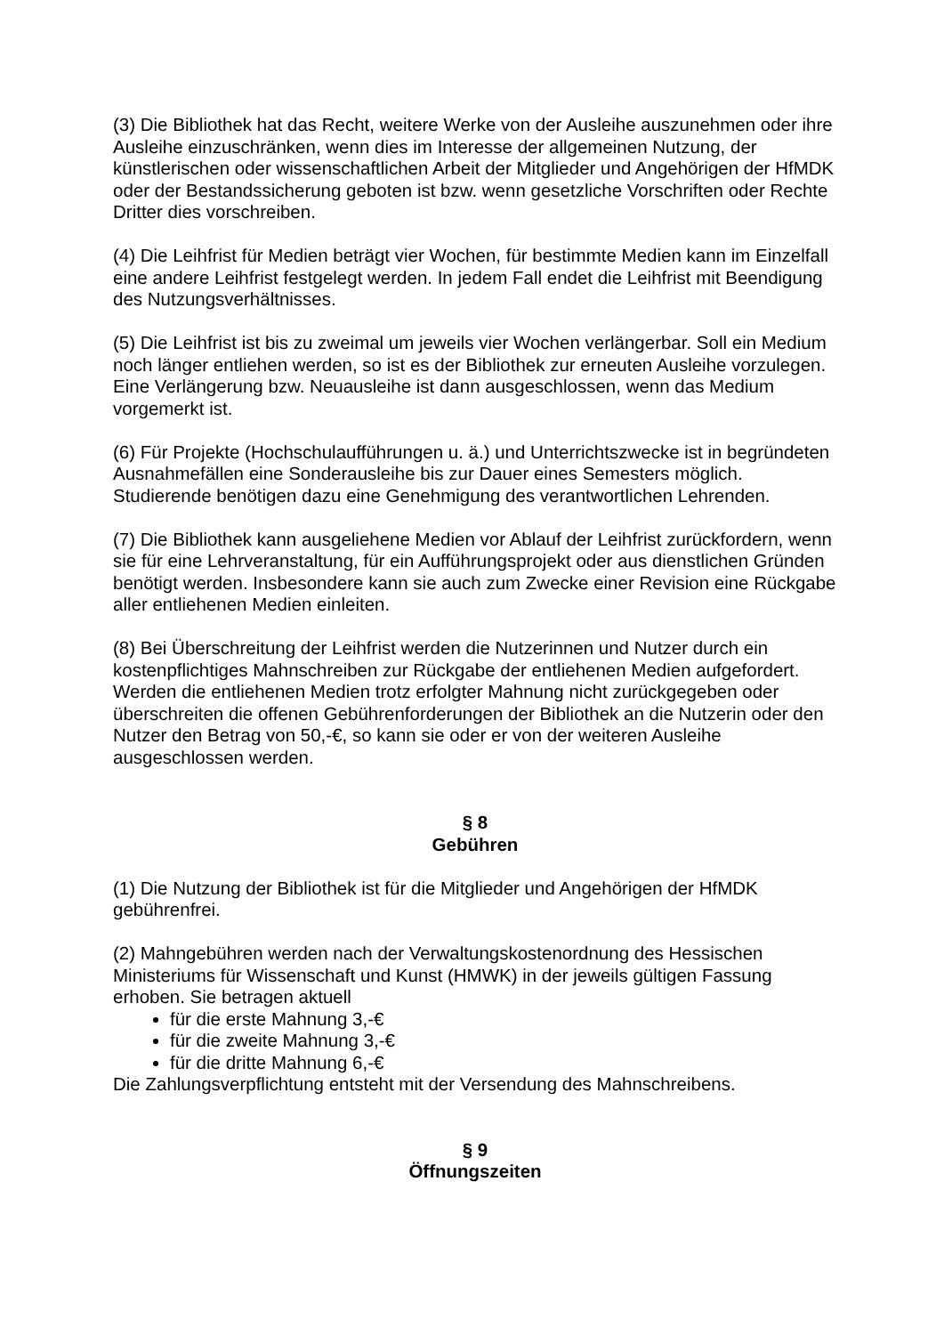(3) Die Bibliothek hat das Recht, weitere Werke von der Ausleihe auszunehmen oder ihre Ausleihe einzuschränken, wenn dies im Interesse der allgemeinen Nutzung, der künstlerischen oder wissenschaftlichen Arbeit der Mitglieder und Angehörigen der HfMDK oder der Bestandssicherung geboten ist bzw. wenn gesetzliche Vorschriften oder Rechte Dritter dies vorschreiben.
(4) Die Leihfrist für Medien beträgt vier Wochen, für bestimmte Medien kann im Einzelfall eine andere Leihfrist festgelegt werden. In jedem Fall endet die Leihfrist mit Beendigung des Nutzungsverhältnisses.
(5) Die Leihfrist ist bis zu zweimal um jeweils vier Wochen verlängerbar. Soll ein Medium noch länger entliehen werden, so ist es der Bibliothek zur erneuten Ausleihe vorzulegen. Eine Verlängerung bzw. Neuausleihe ist dann ausgeschlossen, wenn das Medium vorgemerkt ist.
(6) Für Projekte (Hochschulaufführungen u. ä.) und Unterrichtszwecke ist in begründeten Ausnahmefällen eine Sonderausleihe bis zur Dauer eines Semesters möglich. Studierende benötigen dazu eine Genehmigung des verantwortlichen Lehrenden.
(7) Die Bibliothek kann ausgeliehene Medien vor Ablauf der Leihfrist zurückfordern, wenn sie für eine Lehrveranstaltung, für ein Aufführungsprojekt oder aus dienstlichen Gründen benötigt werden. Insbesondere kann sie auch zum Zwecke einer Revision eine Rückgabe aller entliehenen Medien einleiten.
(8) Bei Überschreitung der Leihfrist werden die Nutzerinnen und Nutzer durch ein kostenpflichtiges Mahnschreiben zur Rückgabe der entliehenen Medien aufgefordert. Werden die entliehenen Medien trotz erfolgter Mahnung nicht zurückgegeben oder überschreiten die offenen Gebührenforderungen der Bibliothek an die Nutzerin oder den Nutzer den Betrag von 50,-€, so kann sie oder er von der weiteren Ausleihe ausgeschlossen werden.
§ 8
Gebühren
(1) Die Nutzung der Bibliothek ist für die Mitglieder und Angehörigen der HfMDK gebührenfrei.
(2) Mahngebühren werden nach der Verwaltungskostenordnung des Hessischen Ministeriums für Wissenschaft und Kunst (HMWK) in der jeweils gültigen Fassung erhoben. Sie betragen aktuell
für die erste Mahnung 3,-€
für die zweite Mahnung 3,-€
für die dritte Mahnung 6,-€
Die Zahlungsverpflichtung entsteht mit der Versendung des Mahnschreibens.
§ 9
Öffnungszeiten